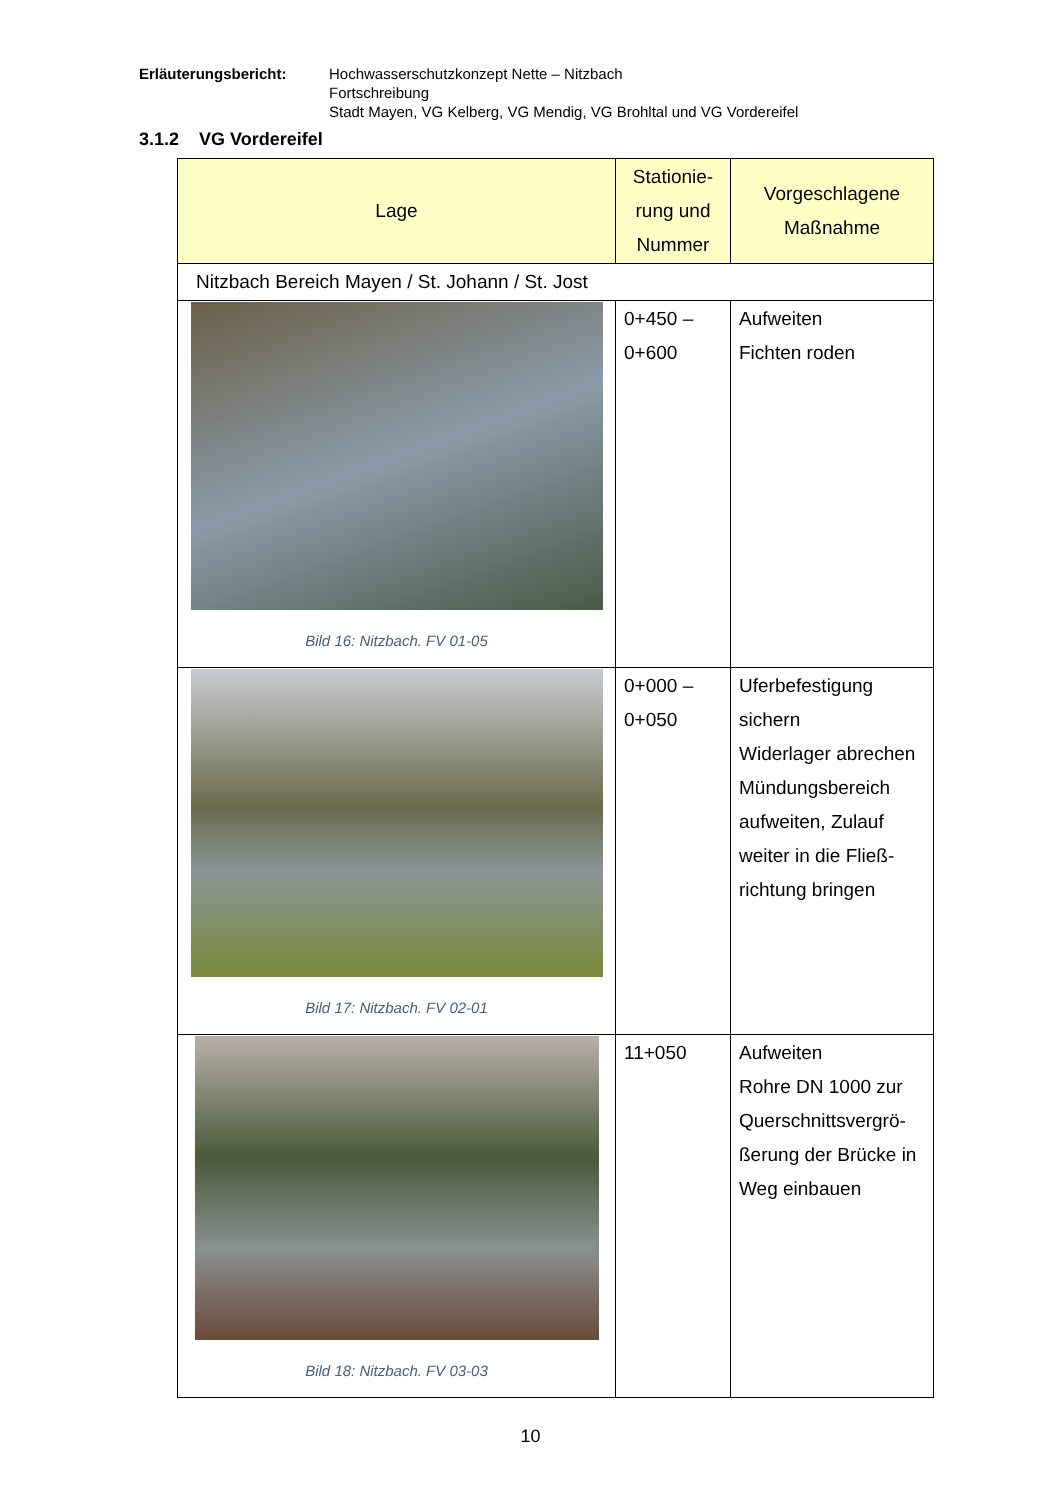Erläuterungsbericht: Hochwasserschutzkonzept Nette – Nitzbach
Fortschreibung
Stadt Mayen, VG Kelberg, VG Mendig, VG Brohltal und VG Vordereifel
3.1.2 VG Vordereifel
| Lage | Stationie- rung und Nummer | Vorgeschlagene Maßnahme |
| --- | --- | --- |
| Nitzbach Bereich Mayen / St. Johann / St. Jost | | |
| Bild 16: Nitzbach. FV 01-05 | 0+450 – 0+600 | Aufweiten Fichten roden |
| Bild 17: Nitzbach. FV 02-01 | 0+000 – 0+050 | Uferbefestigung sichern Widerlager abrechen Mündungsbereich aufweiten, Zulauf weiter in die Fließ-richtung bringen |
| Bild 18: Nitzbach. FV 03-03 | 11+050 | Aufweiten Rohre DN 1000 zur Querschnittsvergrö-ßerung der Brücke in Weg einbauen |
10